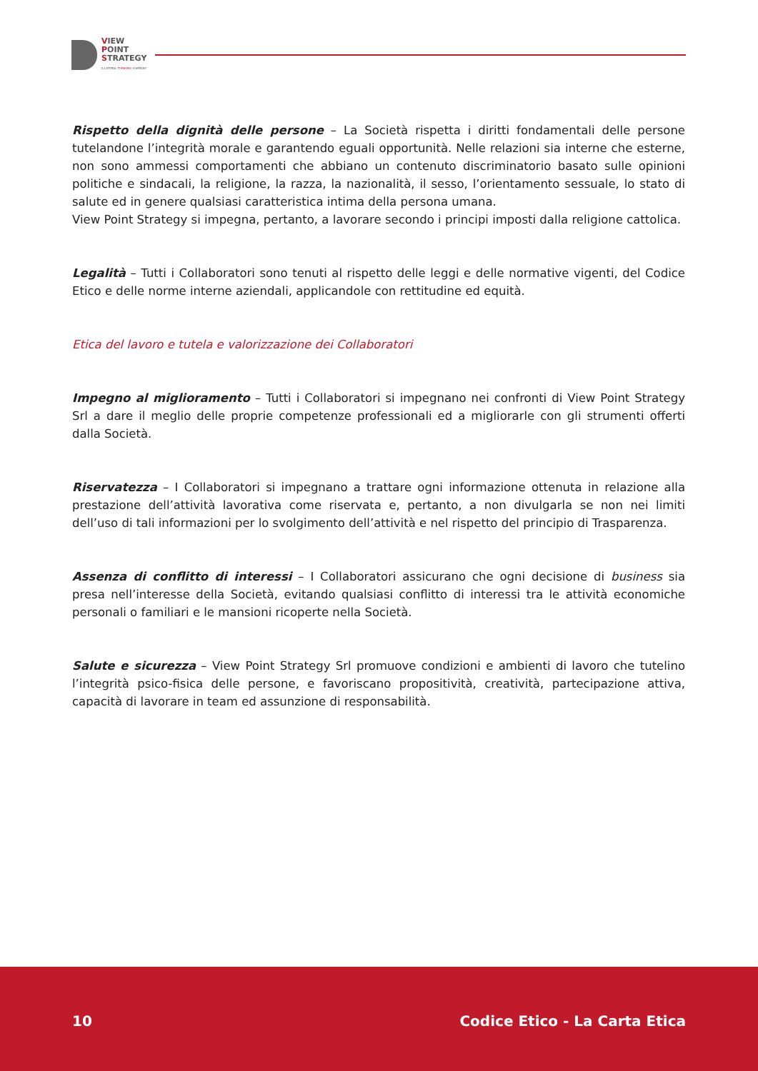VIEW
POINT
STRATEGY
A LATERAL THINKING COMPANY
Rispetto della dignità delle persone – La Società rispetta i diritti fondamentali delle persone tutelandone l’integrità morale e garantendo eguali opportunità. Nelle relazioni sia interne che esterne, non sono ammessi comportamenti che abbiano un contenuto discriminatorio basato sulle opinioni politiche e sindacali, la religione, la razza, la nazionalità, il sesso, l’orientamento sessuale, lo stato di salute ed in genere qualsiasi caratteristica intima della persona umana.
View Point Strategy si impegna, pertanto, a lavorare secondo i principi imposti dalla religione cattolica.
Legalità – Tutti i Collaboratori sono tenuti al rispetto delle leggi e delle normative vigenti, del Codice Etico e delle norme interne aziendali, applicandole con rettitudine ed equità.
Etica del lavoro e tutela e valorizzazione dei Collaboratori
Impegno al miglioramento – Tutti i Collaboratori si impegnano nei confronti di View Point Strategy Srl a dare il meglio delle proprie competenze professionali ed a migliorarle con gli strumenti offerti dalla Società.
Riservatezza – I Collaboratori si impegnano a trattare ogni informazione ottenuta in relazione alla prestazione dell’attività lavorativa come riservata e, pertanto, a non divulgarla se non nei limiti dell’uso di tali informazioni per lo svolgimento dell’attività e nel rispetto del principio di Trasparenza.
Assenza di conflitto di interessi – I Collaboratori assicurano che ogni decisione di business sia presa nell’interesse della Società, evitando qualsiasi conflitto di interessi tra le attività economiche personali o familiari e le mansioni ricoperte nella Società.
Salute e sicurezza – View Point Strategy Srl promuove condizioni e ambienti di lavoro che tutelino l’integrità psico-fisica delle persone, e favoriscano propositività, creatività, partecipazione attiva, capacità di lavorare in team ed assunzione di responsabilità.
10 Codice Etico - La Carta Etica